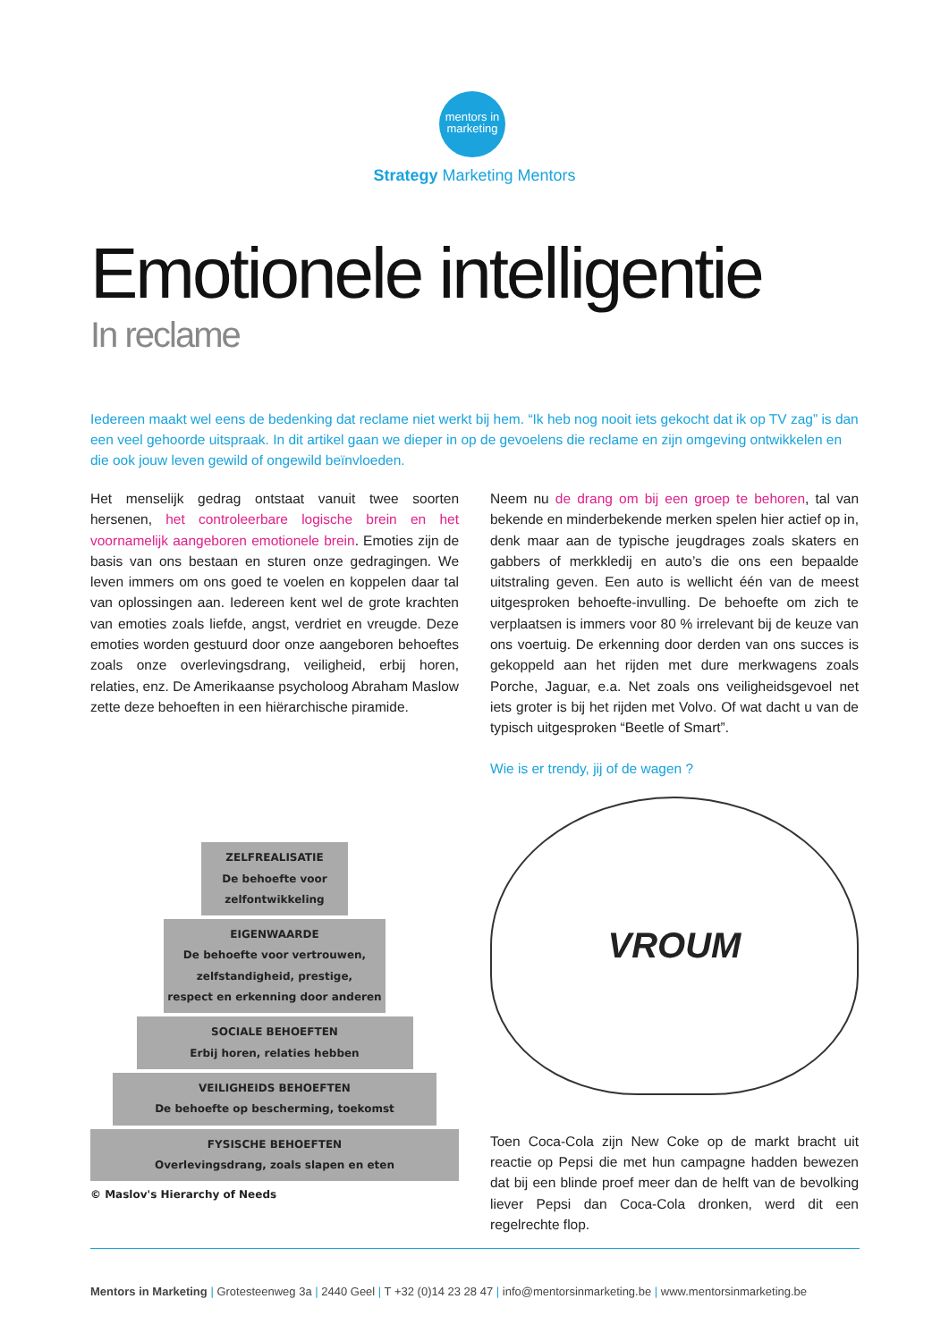mentors in
marketing
Strategy Marketing Mentors
Emotionele intelligentie
In reclame
Iedereen maakt wel eens de bedenking dat reclame niet werkt bij hem. “Ik heb nog nooit iets gekocht dat ik op TV zag” is dan een veel gehoorde uitspraak. In dit artikel gaan we dieper in op de gevoelens die reclame en zijn omgeving ontwikkelen en die ook jouw leven gewild of ongewild beïnvloeden.
Het menselijk gedrag ontstaat vanuit twee soorten hersenen, het controleerbare logische brein en het voornamelijk aangeboren emotionele brein. Emoties zijn de basis van ons bestaan en sturen onze gedragingen. We leven immers om ons goed te voelen en koppelen daar tal van oplossingen aan. Iedereen kent wel de grote krachten van emoties zoals liefde, angst, verdriet en vreugde. Deze emoties worden gestuurd door onze aangeboren behoeftes zoals onze overlevingsdrang, veiligheid, erbij horen, relaties, enz. De Amerikaanse psycholoog Abraham Maslow zette deze behoeften in een hiërarchische piramide.
ZELFREALISATIE
De behoefte voor
zelfontwikkeling
EIGENWAARDE
De behoefte voor vertrouwen,
zelfstandigheid, prestige,
respect en erkenning door anderen
SOCIALE BEHOEFTEN
Erbij horen, relaties hebben
VEILIGHEIDS BEHOEFTEN
De behoefte op bescherming, toekomst
FYSISCHE BEHOEFTEN
Overlevingsdrang, zoals slapen en eten
© Maslov's Hierarchy of Needs
Neem nu de drang om bij een groep te behoren, tal van bekende en minderbekende merken spelen hier actief op in, denk maar aan de typische jeugdrages zoals skaters en gabbers of merkkledij en auto’s die ons een bepaalde uitstraling geven. Een auto is wellicht één van de meest uitgesproken behoefte-invulling. De behoefte om zich te verplaatsen is immers voor 80 % irrelevant bij de keuze van ons voertuig. De erkenning door derden van ons succes is gekoppeld aan het rijden met dure merkwagens zoals Porche, Jaguar, e.a. Net zoals ons veiligheidsgevoel net iets groter is bij het rijden met Volvo. Of wat dacht u van de typisch uitgesproken “Beetle of Smart”.
Wie is er trendy, jij of de wagen ?
VROUM
Toen Coca-Cola zijn New Coke op de markt bracht uit reactie op Pepsi die met hun campagne hadden bewezen dat bij een blinde proef meer dan de helft van de bevolking liever Pepsi dan Coca-Cola dronken, werd dit een regelrechte flop.
Mentors in Marketing | Grotesteenweg 3a | 2440 Geel | T +32 (0)14 23 28 47 | info@mentorsinmarketing.be | www.mentorsinmarketing.be